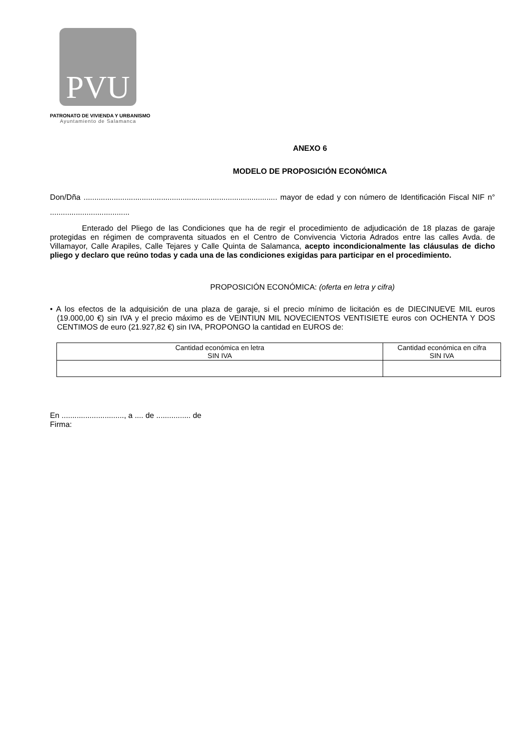PVU
PATRONATO DE VIVIENDA Y URBANISMO
Ayuntamiento de Salamanca
ANEXO 6
MODELO DE PROPOSICIÓN ECONÓMICA
Don/Dña .......................................................................................... mayor de edad y con número de Identificación Fiscal NIF n° .....................................
Enterado del Pliego de las Condiciones que ha de regir el procedimiento de adjudicación de 18 plazas de garaje protegidas en régimen de compraventa situados en el Centro de Convivencia Victoria Adrados entre las calles Avda. de Villamayor, Calle Arapiles, Calle Tejares y Calle Quinta de Salamanca, acepto incondicionalmente las cláusulas de dicho pliego y declaro que reúno todas y cada una de las condiciones exigidas para participar en el procedimiento.
PROPOSICIÓN ECONÓMICA: (oferta en letra y cifra)
• A los efectos de la adquisición de una plaza de garaje, si el precio mínimo de licitación es de DIECINUEVE MIL euros (19.000,00 €) sin IVA y el precio máximo es de VEINTIUN MIL NOVECIENTOS VENTISIETE euros con OCHENTA Y DOS CENTIMOS de euro (21.927,82 €) sin IVA, PROPONGO la cantidad en EUROS de:
| Cantidad económica en letra SIN IVA | Cantidad económica en cifra SIN IVA |
En ............................., a .... de ................ de
Firma: